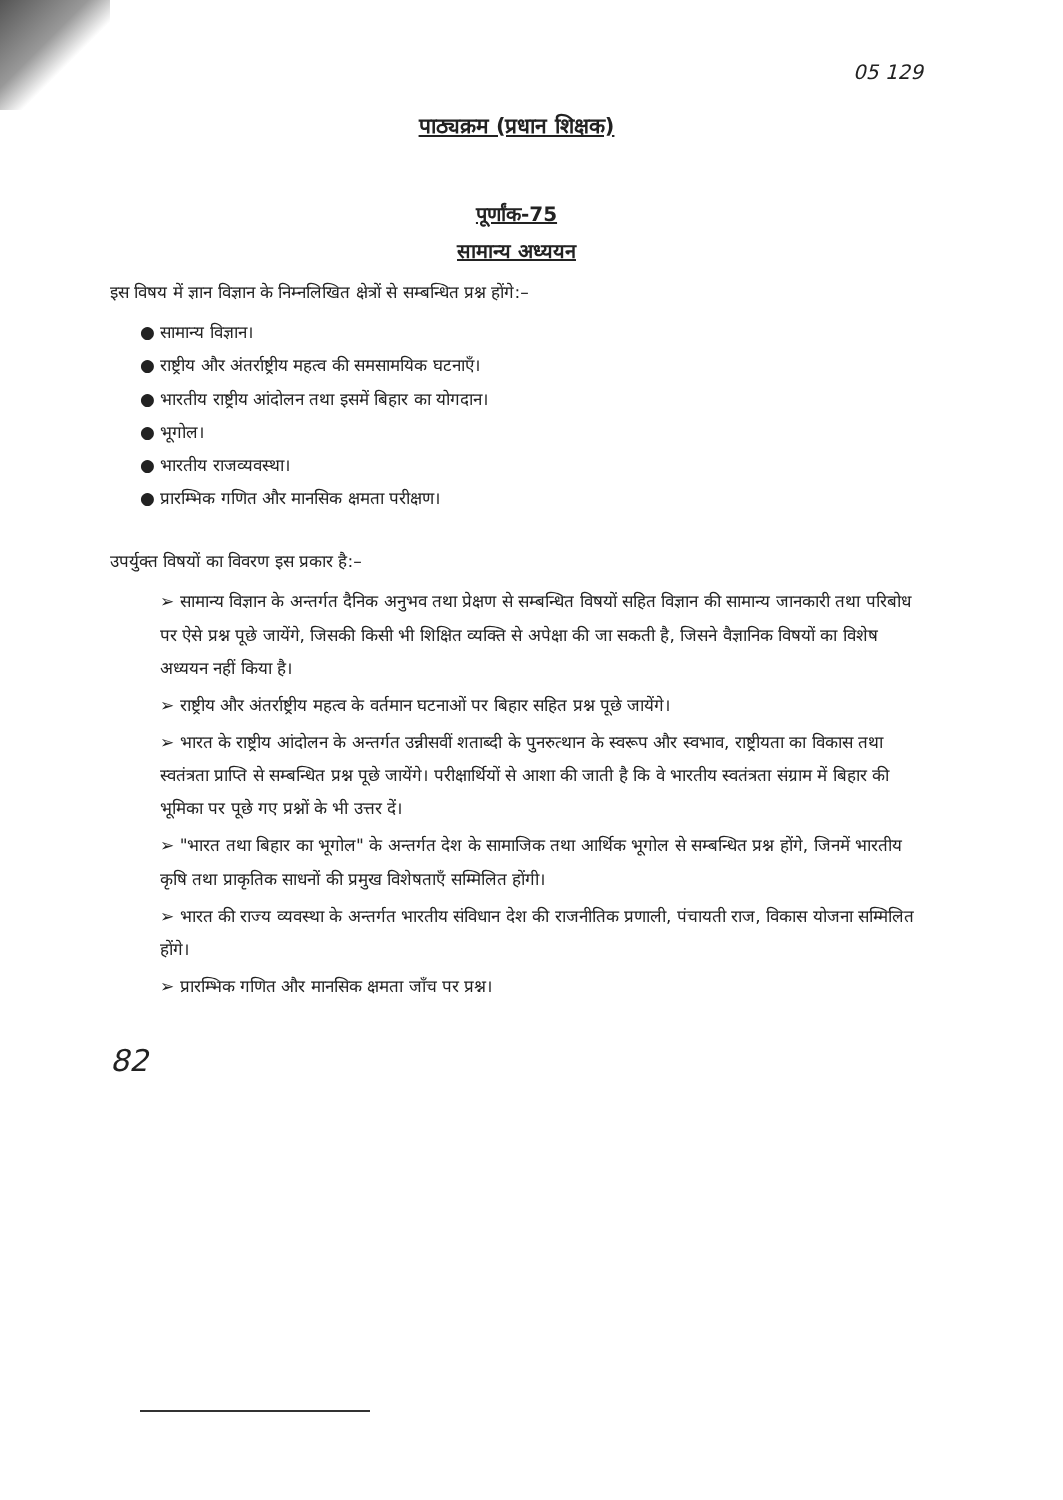05 129
पाठ्यक्रम (प्रधान शिक्षक)
पूर्णांक-75
सामान्य अध्ययन
इस विषय में ज्ञान विज्ञान के निम्नलिखित क्षेत्रों से सम्बन्धित प्रश्न होंगे:–
● सामान्य विज्ञान।
● राष्ट्रीय और अंतर्राष्ट्रीय महत्व की समसामयिक घटनाएँ।
● भारतीय राष्ट्रीय आंदोलन तथा इसमें बिहार का योगदान।
● भूगोल।
● भारतीय राजव्यवस्था।
● प्रारम्भिक गणित और मानसिक क्षमता परीक्षण।
उपर्युक्त विषयों का विवरण इस प्रकार है:–
➢ सामान्य विज्ञान के अन्तर्गत दैनिक अनुभव तथा प्रेक्षण से सम्बन्धित विषयों सहित विज्ञान की सामान्य जानकारी तथा परिबोध पर ऐसे प्रश्न पूछे जायेंगे, जिसकी किसी भी शिक्षित व्यक्ति से अपेक्षा की जा सकती है, जिसने वैज्ञानिक विषयों का विशेष अध्ययन नहीं किया है।
➢ राष्ट्रीय और अंतर्राष्ट्रीय महत्व के वर्तमान घटनाओं पर बिहार सहित प्रश्न पूछे जायेंगे।
➢ भारत के राष्ट्रीय आंदोलन के अन्तर्गत उन्नीसवीं शताब्दी के पुनरुत्थान के स्वरूप और स्वभाव, राष्ट्रीयता का विकास तथा स्वतंत्रता प्राप्ति से सम्बन्धित प्रश्न पूछे जायेंगे। परीक्षार्थियों से आशा की जाती है कि वे भारतीय स्वतंत्रता संग्राम में बिहार की भूमिका पर पूछे गए प्रश्नों के भी उत्तर दें।
➢ "भारत तथा बिहार का भूगोल" के अन्तर्गत देश के सामाजिक तथा आर्थिक भूगोल से सम्बन्धित प्रश्न होंगे, जिनमें भारतीय कृषि तथा प्राकृतिक साधनों की प्रमुख विशेषताएँ सम्मिलित होंगी।
➢ भारत की राज्य व्यवस्था के अन्तर्गत भारतीय संविधान देश की राजनीतिक प्रणाली, पंचायती राज, विकास योजना सम्मिलित होंगे।
➢ प्रारम्भिक गणित और मानसिक क्षमता जाँच पर प्रश्न।
82